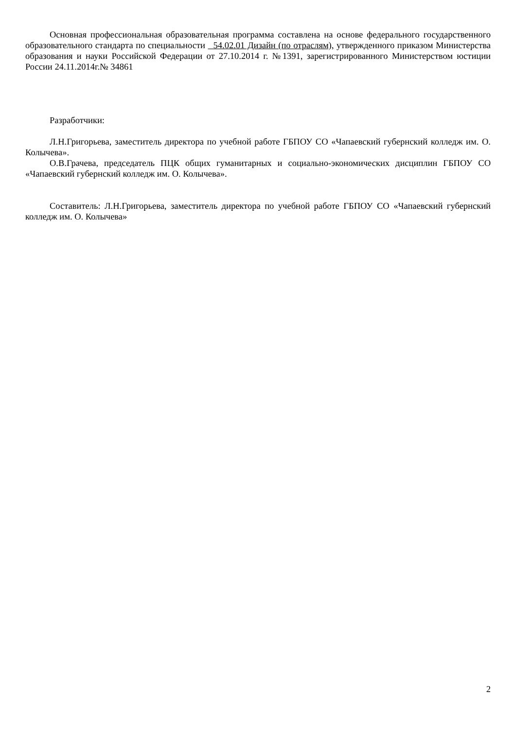Основная профессиональная образовательная программа составлена на основе федерального государственного образовательного стандарта по специальности 54.02.01 Дизайн (по отраслям), утвержденного приказом Министерства образования и науки Российской Федерации от 27.10.2014 г. №1391, зарегистрированного Министерством юстиции России 24.11.2014г.№ 34861
Разработчики:
Л.Н.Григорьева, заместитель директора по учебной работе ГБПОУ СО «Чапаевский губернский колледж им. О. Колычева».
О.В.Грачева, председатель ПЦК общих гуманитарных и социально-экономических дисциплин ГБПОУ СО «Чапаевский губернский колледж им. О. Колычева».
Составитель: Л.Н.Григорьева, заместитель директора по учебной работе ГБПОУ СО «Чапаевский губернский колледж им. О. Колычева»
2